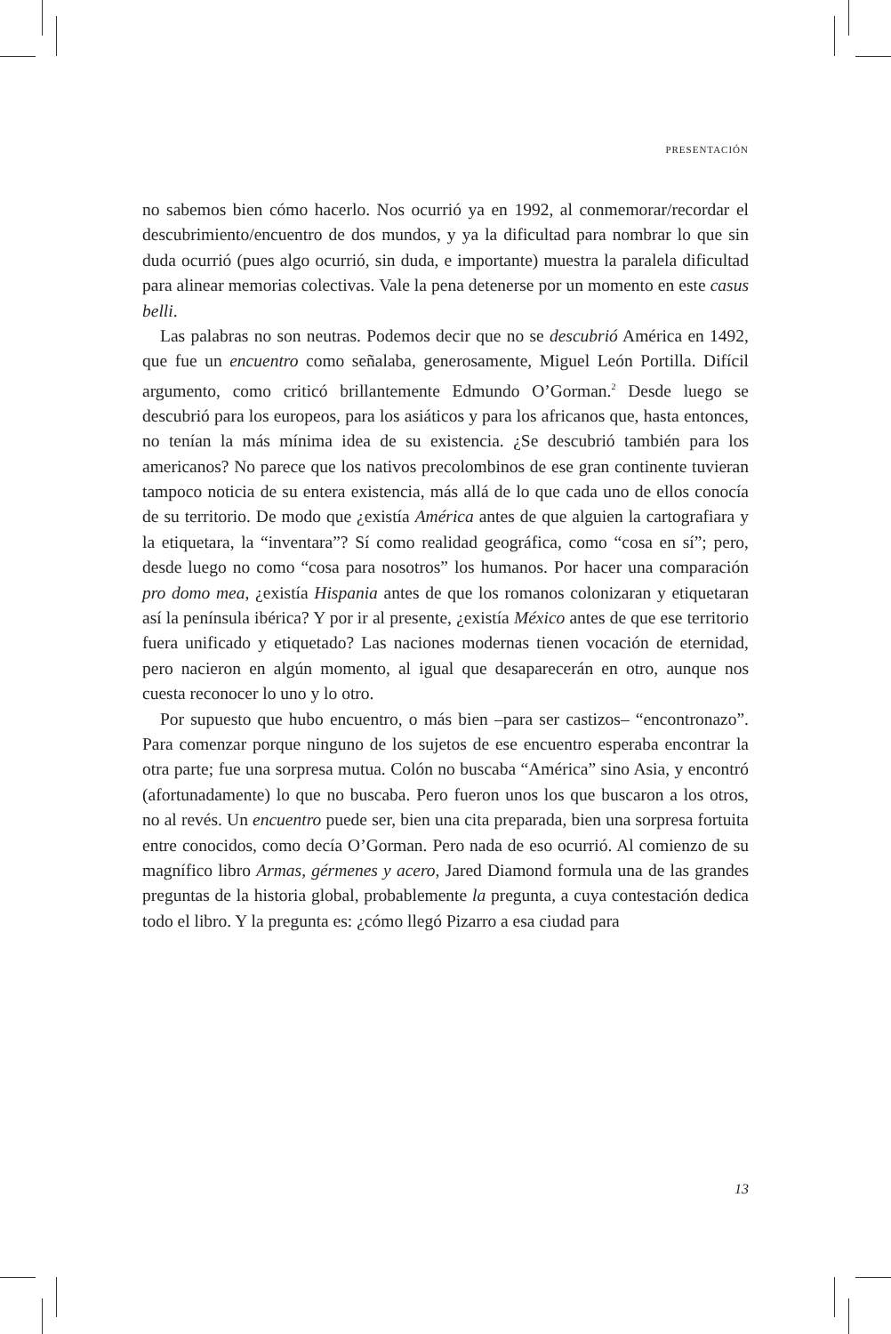PRESENTACIÓN
no sabemos bien cómo hacerlo. Nos ocurrió ya en 1992, al conmemorar/recordar el descubrimiento/encuentro de dos mundos, y ya la dificultad para nombrar lo que sin duda ocurrió (pues algo ocurrió, sin duda, e importante) muestra la paralela dificultad para alinear memorias colectivas. Vale la pena detenerse por un momento en este casus belli.
Las palabras no son neutras. Podemos decir que no se descubrió América en 1492, que fue un encuentro como señalaba, generosamente, Miguel León Portilla. Difícil argumento, como criticó brillantemente Edmundo O’Gorman.<sup>2</sup> Desde luego se descubrió para los europeos, para los asiáticos y para los africanos que, hasta entonces, no tenían la más mínima idea de su existencia. ¿Se descubrió también para los americanos? No parece que los nativos precolombinos de ese gran continente tuvieran tampoco noticia de su entera existencia, más allá de lo que cada uno de ellos conocía de su territorio. De modo que ¿existía América antes de que alguien la cartografiara y la etiquetara, la “inventara”? Sí como realidad geográfica, como “cosa en sí”; pero, desde luego no como “cosa para nosotros” los humanos. Por hacer una comparación pro domo mea, ¿existía Hispania antes de que los romanos colonizaran y etiquetaran así la península ibérica? Y por ir al presente, ¿existía México antes de que ese territorio fuera unificado y etiquetado? Las naciones modernas tienen vocación de eternidad, pero nacieron en algún momento, al igual que desaparecerán en otro, aunque nos cuesta reconocer lo uno y lo otro.
Por supuesto que hubo encuentro, o más bien –para ser castizos– “encontronazo”. Para comenzar porque ninguno de los sujetos de ese encuentro esperaba encontrar la otra parte; fue una sorpresa mutua. Colón no buscaba “América” sino Asia, y encontró (afortunadamente) lo que no buscaba. Pero fueron unos los que buscaron a los otros, no al revés. Un encuentro puede ser, bien una cita preparada, bien una sorpresa fortuita entre conocidos, como decía O’Gorman. Pero nada de eso ocurrió. Al comienzo de su magnífico libro Armas, gérmenes y acero, Jared Diamond formula una de las grandes preguntas de la historia global, probablemente la pregunta, a cuya contestación dedica todo el libro. Y la pregunta es: ¿cómo llegó Pizarro a esa ciudad para
13